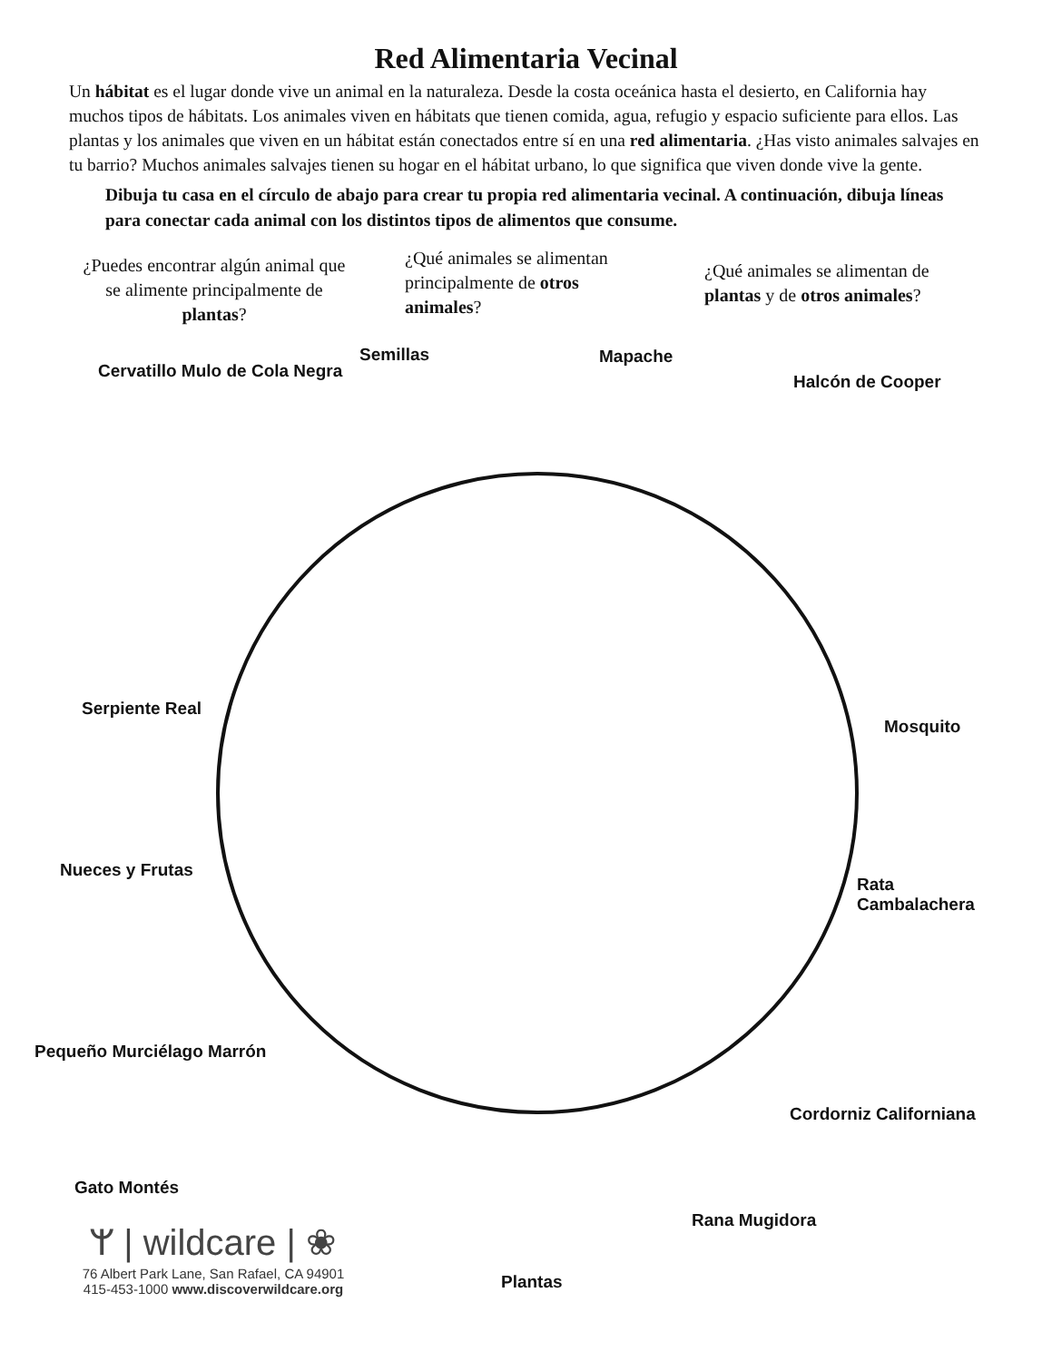Red Alimentaria Vecinal
Un hábitat es el lugar donde vive un animal en la naturaleza. Desde la costa oceánica hasta el desierto, en California hay muchos tipos de hábitats. Los animales viven en hábitats que tienen comida, agua, refugio y espacio suficiente para ellos. Las plantas y los animales que viven en un hábitat están conectados entre sí en una red alimentaria. ¿Has visto animales salvajes en tu barrio? Muchos animales salvajes tienen su hogar en el hábitat urbano, lo que significa que viven donde vive la gente.
Dibuja tu casa en el círculo de abajo para crear tu propia red alimentaria vecinal. A continuación, dibuja líneas para conectar cada animal con los distintos tipos de alimentos que consume.
¿Puedes encontrar algún animal que se alimente principalmente de plantas?
¿Qué animales se alimentan principalmente de otros animales?
¿Qué animales se alimentan de plantas y de otros animales?
Semillas
Cervatillo Mulo de Cola Negra
Mapache
Halcón de Cooper
Serpiente Real
Mosquito
Nueces y Frutas
Rata
Cambalachera
Pequeño Murciélago Marrón
Cordorniz Californiana
Gato Montés
Rana Mugidora
Plantas
ᛘ | wildcare | ❀
76 Albert Park Lane, San Rafael, CA 94901
415-453-1000 www.discoverwildcare.org